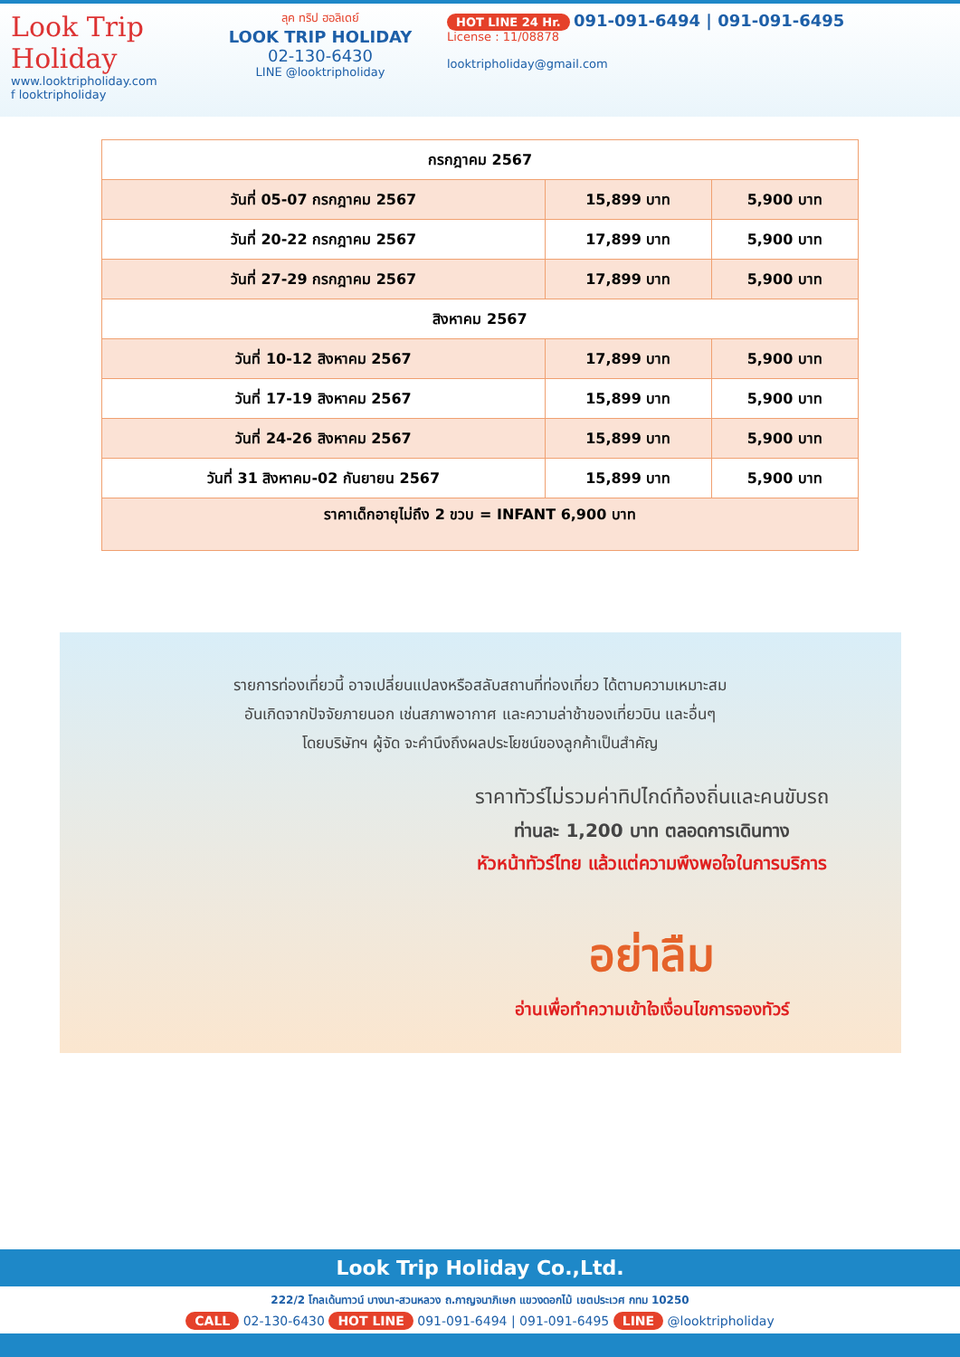Look Trip Holiday
www.looktripholiday.com
f looktripholiday
ลุค ทริป ฮอลิเดย์
LOOK TRIP HOLIDAY
02-130-6430
LINE @looktripholiday
HOT LINE 24 Hr. 091-091-6494 | 091-091-6495
License : 11/08878
looktripholiday@gmail.com
| กรกฎาคม 2567 | | |
| วันที่ 05-07 กรกฎาคม 2567 | 15,899 บาท | 5,900 บาท |
| วันที่ 20-22 กรกฎาคม 2567 | 17,899 บาท | 5,900 บาท |
| วันที่ 27-29 กรกฎาคม 2567 | 17,899 บาท | 5,900 บาท |
| สิงหาคม 2567 | | |
| วันที่ 10-12 สิงหาคม 2567 | 17,899 บาท | 5,900 บาท |
| วันที่ 17-19 สิงหาคม 2567 | 15,899 บาท | 5,900 บาท |
| วันที่ 24-26 สิงหาคม 2567 | 15,899 บาท | 5,900 บาท |
| วันที่ 31 สิงหาคม-02 กันยายน 2567 | 15,899 บาท | 5,900 บาท |
| ราคาเด็กอายุไม่ถึง 2 ขวบ = INFANT 6,900 บาท | | |
รายการท่องเที่ยวนี้ อาจเปลี่ยนแปลงหรือสลับสถานที่ท่องเที่ยว ได้ตามความเหมาะสม
อันเกิดจากปัจจัยภายนอก เช่นสภาพอากาศ และความล่าช้าของเที่ยวบิน และอื่นๆ
โดยบริษัทฯ ผู้จัด จะคำนึงถึงผลประโยชน์ของลูกค้าเป็นสำคัญ
ราคาทัวร์ไม่รวมค่าทิปไกด์ท้องถิ่นและคนขับรถ
ท่านละ 1,200 บาท ตลอดการเดินทาง
หัวหน้าทัวร์ไทย แล้วแต่ความพึงพอใจในการบริการ
อย่าลืม
อ่านเพื่อทำความเข้าใจเงื่อนไขการจองทัวร์
Look Trip Holiday Co.,Ltd.
222/2 โกลเด้นทาวน์ บางนา-สวนหลวง ถ.กาญจนาภิเษก แขวงดอกไม้ เขตประเวศ กทม 10250
CALL 02-130-6430 HOT LINE 091-091-6494 | 091-091-6495 LINE @looktripholiday